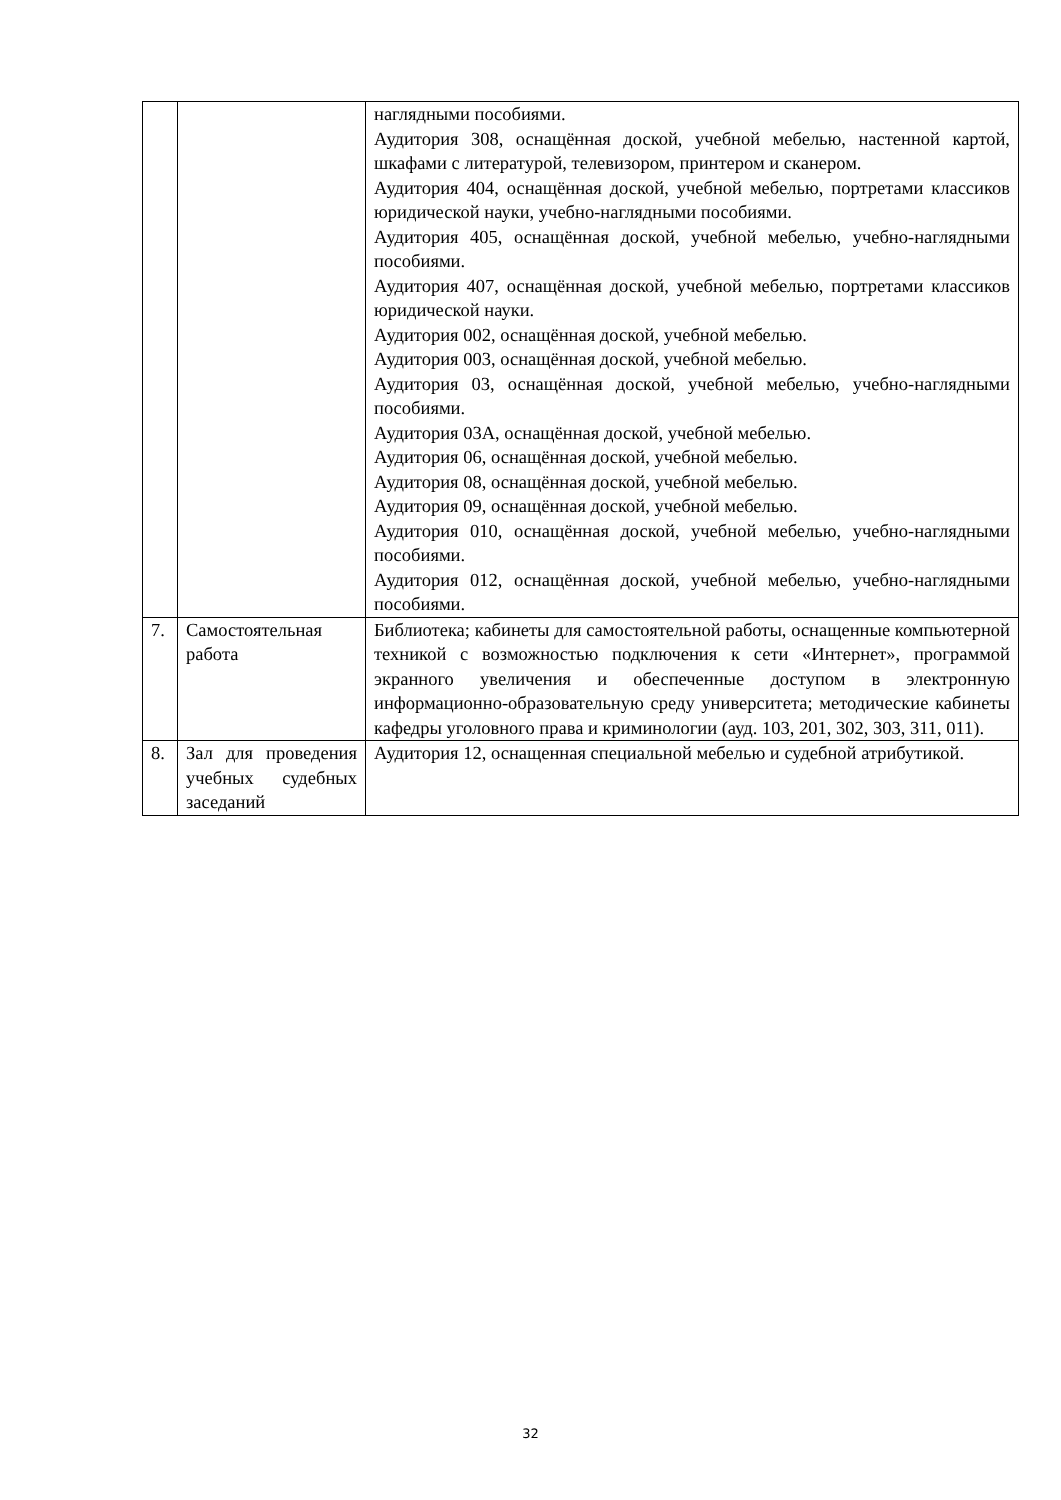| | | наглядными пособиями. Аудитория 308, оснащённая доской, учебной мебелью, настенной картой, шкафами с литературой, телевизором, принтером и сканером. Аудитория 404, оснащённая доской, учебной мебелью, портретами классиков юридической науки, учебно-наглядными пособиями. Аудитория 405, оснащённая доской, учебной мебелью, учебно-наглядными пособиями. Аудитория 407, оснащённая доской, учебной мебелью, портретами классиков юридической науки. Аудитория 002, оснащённая доской, учебной мебелью. Аудитория 003, оснащённая доской, учебной мебелью. Аудитория 03, оснащённая доской, учебной мебелью, учебно-наглядными пособиями. Аудитория 03А, оснащённая доской, учебной мебелью. Аудитория 06, оснащённая доской, учебной мебелью. Аудитория 08, оснащённая доской, учебной мебелью. Аудитория 09, оснащённая доской, учебной мебелью. Аудитория 010, оснащённая доской, учебной мебелью, учебно-наглядными пособиями. Аудитория 012, оснащённая доской, учебной мебелью, учебно-наглядными пособиями. |
| 7. | Самостоятельная работа | Библиотека; кабинеты для самостоятельной работы, оснащенные компьютерной техникой с возможностью подключения к сети «Интернет», программой экранного увеличения и обеспеченные доступом в электронную информационно-образовательную среду университета; методические кабинеты кафедры уголовного права и криминологии (ауд. 103, 201, 302, 303, 311, 011). |
| 8. | Зал для проведения учебных судебных заседаний | Аудитория 12, оснащенная специальной мебелью и судебной атрибутикой. |
32